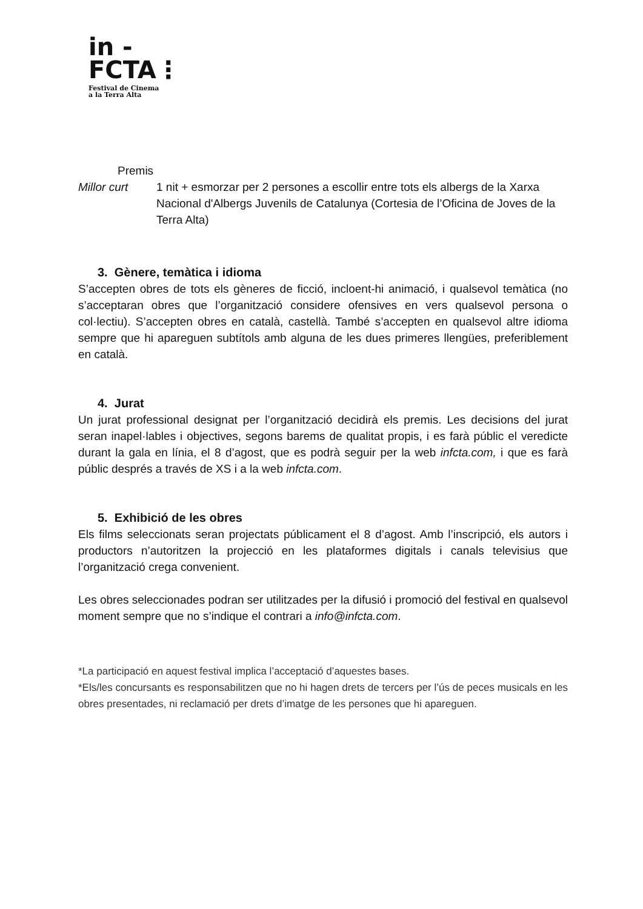in -
FCTA⋮
Festival de Cinema
a la Terra Alta
Premis
Millor curt 1 nit + esmorzar per 2 persones a escollir entre tots els albergs de la Xarxa Nacional d'Albergs Juvenils de Catalunya (Cortesia de l’Oficina de Joves de la Terra Alta)
3. Gènere, temàtica i idioma
S’accepten obres de tots els gèneres de ficció, incloent-hi animació, i qualsevol temàtica (no s’acceptaran obres que l’organització considere ofensives en vers qualsevol persona o col·lectiu). S’accepten obres en català, castellà. També s’accepten en qualsevol altre idioma sempre que hi apareguen subtítols amb alguna de les dues primeres llengües, preferiblement en català.
4. Jurat
Un jurat professional designat per l’organització decidirà els premis. Les decisions del jurat seran inapel·lables i objectives, segons barems de qualitat propis, i es farà públic el veredicte durant la gala en línia, el 8 d’agost, que es podrà seguir per la web infcta.com, i que es farà públic després a través de XS i a la web infcta.com.
5. Exhibició de les obres
Els films seleccionats seran projectats públicament el 8 d’agost. Amb l’inscripció, els autors i productors n’autoritzen la projecció en les plataformes digitals i canals televisius que l’organització crega convenient.
Les obres seleccionades podran ser utilitzades per la difusió i promoció del festival en qualsevol moment sempre que no s’indique el contrari a info@infcta.com.
*La participació en aquest festival implica l’acceptació d’aquestes bases.
*Els/les concursants es responsabilitzen que no hi hagen drets de tercers per l’ús de peces musicals en les obres presentades, ni reclamació per drets d’imatge de les persones que hi apareguen.